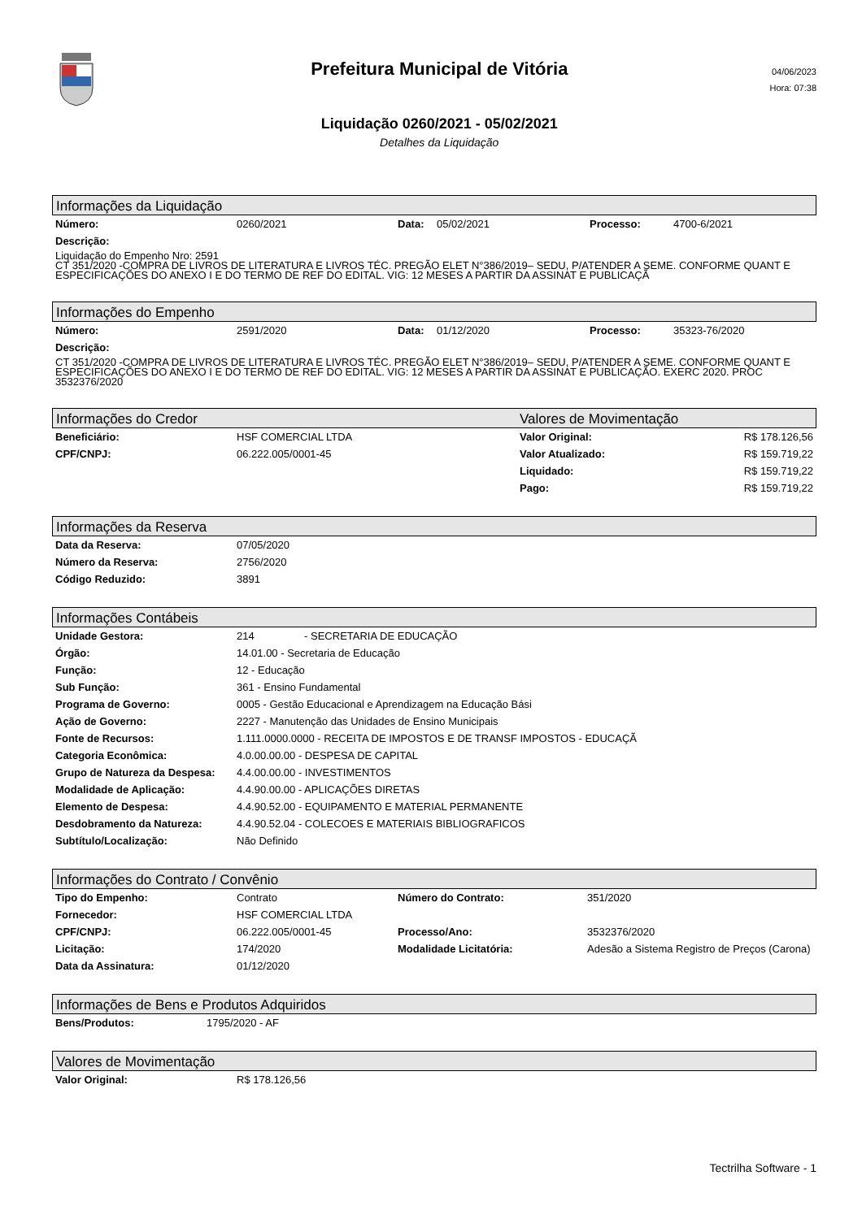Prefeitura Municipal de Vitória
Liquidação 0260/2021 - 05/02/2021
Detalhes da Liquidação
04/06/2023
Hora: 07:38
Informações da Liquidação
| Número: | 0260/2021 | Data: | 05/02/2021 | Processo: | 4700-6/2021 |
| Descrição: | | | | | |
Liquidação do Empenho Nro: 2591
CT 351/2020 -COMPRA DE LIVROS DE LITERATURA E LIVROS TÉC. PREGÃO ELET N°386/2019– SEDU, P/ATENDER A SEME. CONFORME QUANT E ESPECIFICAÇÕES DO ANEXO I E DO TERMO DE REF DO EDITAL. VIG: 12 MESES A PARTIR DA ASSINAT E PUBLICAÇÃ
Informações do Empenho
| Número: | 2591/2020 | Data: | 01/12/2020 | Processo: | 35323-76/2020 |
| Descrição: | | | | | |
CT 351/2020 -COMPRA DE LIVROS DE LITERATURA E LIVROS TÉC. PREGÃO ELET N°386/2019– SEDU, P/ATENDER A SEME. CONFORME QUANT E ESPECIFICAÇÕES DO ANEXO I E DO TERMO DE REF DO EDITAL. VIG: 12 MESES A PARTIR DA ASSINAT E PUBLICAÇÃO. EXERC 2020. PROC 3532376/2020
Informações do Credor Valores de Movimentação
| Beneficiário: | HSF COMERCIAL LTDA | Valor Original: | R$ 178.126,56 |
| CPF/CNPJ: | 06.222.005/0001-45 | Valor Atualizado: | R$ 159.719,22 |
| | | Liquidado: | R$ 159.719,22 |
| | | Pago: | R$ 159.719,22 |
Informações da Reserva
| Data da Reserva: | 07/05/2020 |
| Número da Reserva: | 2756/2020 |
| Código Reduzido: | 3891 |
Informações Contábeis
| Unidade Gestora: | 214 - SECRETARIA DE EDUCAÇÃO |
| Órgão: | 14.01.00 - Secretaria de Educação |
| Função: | 12 - Educação |
| Sub Função: | 361 - Ensino Fundamental |
| Programa de Governo: | 0005 - Gestão Educacional e Aprendizagem na Educação Bási |
| Ação de Governo: | 2227 - Manutenção das Unidades de Ensino Municipais |
| Fonte de Recursos: | 1.111.0000.0000 - RECEITA DE IMPOSTOS E DE TRANSF IMPOSTOS - EDUCAÇÃ |
| Categoria Econômica: | 4.0.00.00.00 - DESPESA DE CAPITAL |
| Grupo de Natureza da Despesa: | 4.4.00.00.00 - INVESTIMENTOS |
| Modalidade de Aplicação: | 4.4.90.00.00 - APLICAÇÕES DIRETAS |
| Elemento de Despesa: | 4.4.90.52.00 - EQUIPAMENTO E MATERIAL PERMANENTE |
| Desdobramento da Natureza: | 4.4.90.52.04 - COLECOES E MATERIAIS BIBLIOGRAFICOS |
| Subtítulo/Localização: | Não Definido |
Informações do Contrato / Convênio
| Tipo do Empenho: | Contrato | Número do Contrato: | 351/2020 |
| Fornecedor: | HSF COMERCIAL LTDA | | |
| CPF/CNPJ: | 06.222.005/0001-45 | Processo/Ano: | 3532376/2020 |
| Licitação: | 174/2020 | Modalidade Licitatória: | Adesão a Sistema Registro de Preços (Carona) |
| Data da Assinatura: | 01/12/2020 | | |
Informações de Bens e Produtos Adquiridos
| Bens/Produtos: | 1795/2020 - AF |
Valores de Movimentação
| Valor Original: | R$ 178.126,56 |
Tectrilha Software - 1